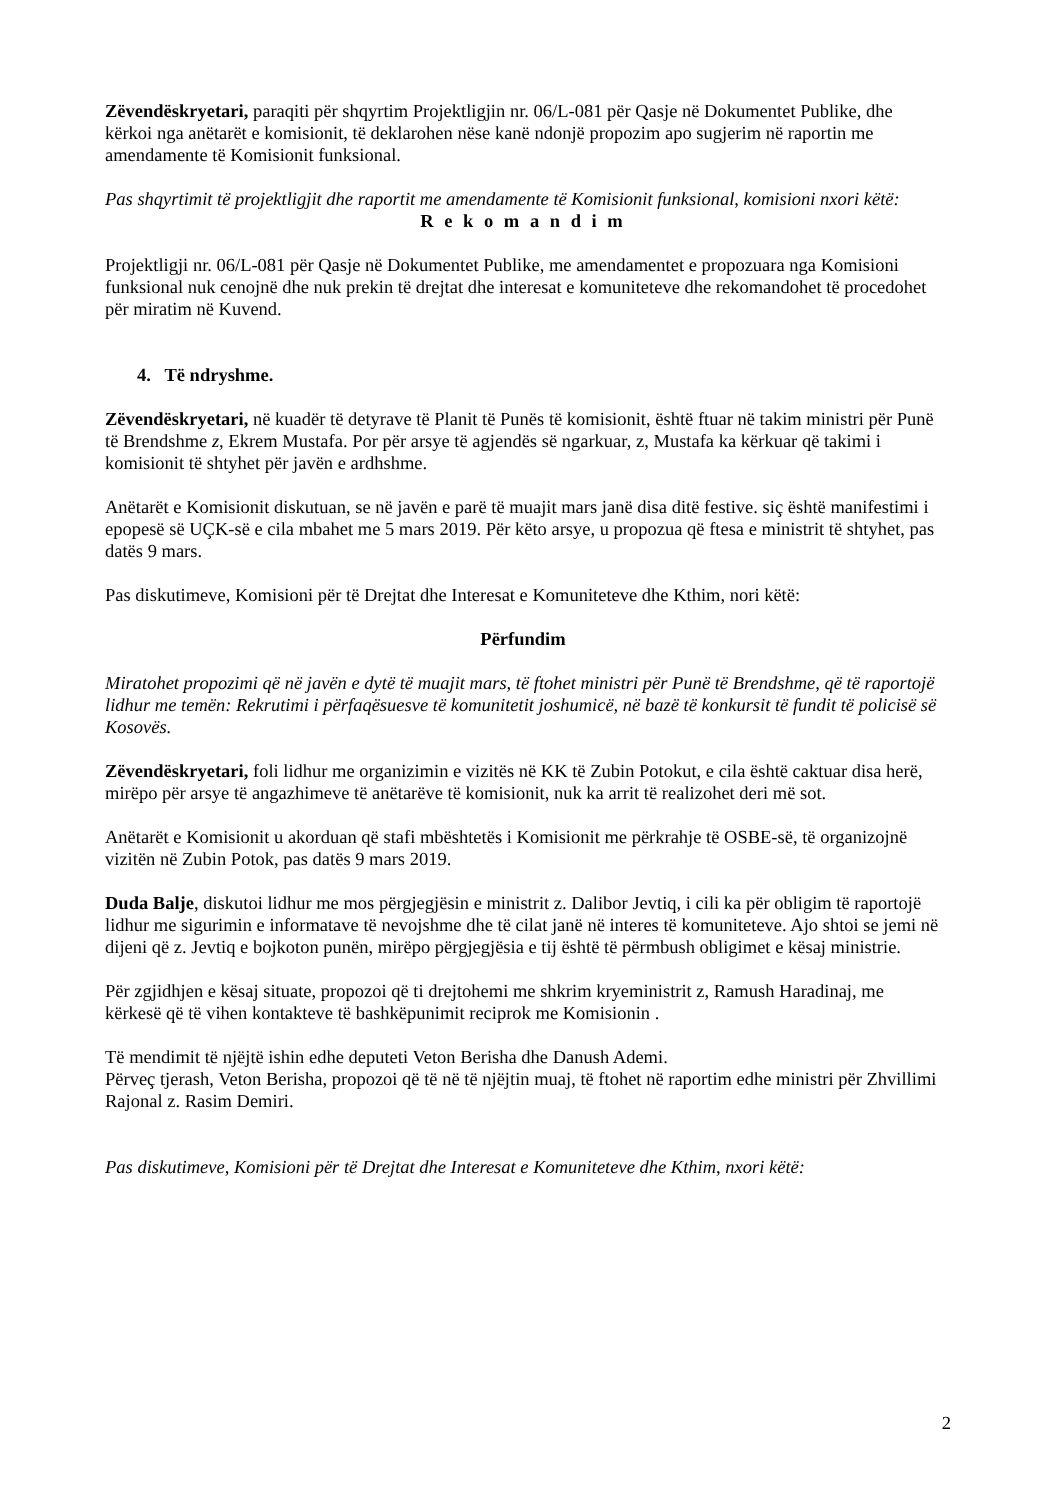Zëvendëskryetari, paraqiti për shqyrtim Projektligjin nr. 06/L-081 për Qasje në Dokumentet Publike, dhe kërkoi nga anëtarët e komisionit, të deklarohen nëse kanë ndonjë propozim apo sugjerim në raportin me amendamente të Komisionit funksional.
Pas shqyrtimit të projektligjit dhe raportit me amendamente të Komisionit funksional, komisioni nxori këtë:
R e k o m a n d i m
Projektligji nr. 06/L-081 për Qasje në Dokumentet Publike, me amendamentet e propozuara nga Komisioni funksional nuk cenojnë dhe nuk prekin të drejtat dhe interesat e komuniteteve dhe rekomandohet të procedohet për miratim në Kuvend.
4. Të ndryshme.
Zëvendëskryetari, në kuadër të detyrave të Planit të Punës të komisionit, është ftuar në takim ministri për Punë të Brendshme z, Ekrem Mustafa. Por për arsye të agjendës së ngarkuar, z, Mustafa ka kërkuar që takimi i komisionit të shtyhet për javën e ardhshme.
Anëtarët e Komisionit diskutuan, se në javën e parë të muajit mars janë disa ditë festive. siç është manifestimi i epopesë së UÇK-së e cila mbahet me 5 mars 2019. Për këto arsye, u propozua që ftesa e ministrit të shtyhet, pas datës 9 mars.
Pas diskutimeve, Komisioni për të Drejtat dhe Interesat e Komuniteteve dhe Kthim, nori këtë:
Përfundim
Miratohet propozimi që në javën e dytë të muajit mars, të ftohet ministri për Punë të Brendshme, që të raportojë lidhur me temën: Rekrutimi i përfaqësuesve të komunitetit joshumicë, në bazë të konkursit të fundit të policisë së Kosovës.
Zëvendëskryetari, foli lidhur me organizimin e vizitës në KK të Zubin Potokut, e cila është caktuar disa herë, mirëpo për arsye të angazhimeve të anëtarëve të komisionit, nuk ka arrit të realizohet deri më sot.
Anëtarët e Komisionit u akorduan që stafi mbështetës i Komisionit me përkrahje të OSBE-së, të organizojnë vizitën në Zubin Potok, pas datës 9 mars 2019.
Duda Balje, diskutoi lidhur me mos përgjegjësin e ministrit z. Dalibor Jevtiq, i cili ka për obligim të raportojë lidhur me sigurimin e informatave të nevojshme dhe të cilat janë në interes të komuniteteve. Ajo shtoi se jemi në dijeni që z. Jevtiq e bojkoton punën, mirëpo përgjegjësia e tij është të përmbush obligimet e kësaj ministrie.
Për zgjidhjen e kësaj situate, propozoi që ti drejtohemi me shkrim kryeministrit z, Ramush Haradinaj, me kërkesë që të vihen kontakteve të bashkëpunimit reciprok me Komisionin .
Të mendimit të njëjtë ishin edhe deputeti Veton Berisha dhe Danush Ademi.
Përveç tjerash, Veton Berisha, propozoi që të në të njëjtin muaj, të ftohet në raportim edhe ministri për Zhvillimi Rajonal z. Rasim Demiri.
Pas diskutimeve, Komisioni për të Drejtat dhe Interesat e Komuniteteve dhe Kthim, nxori këtë:
2